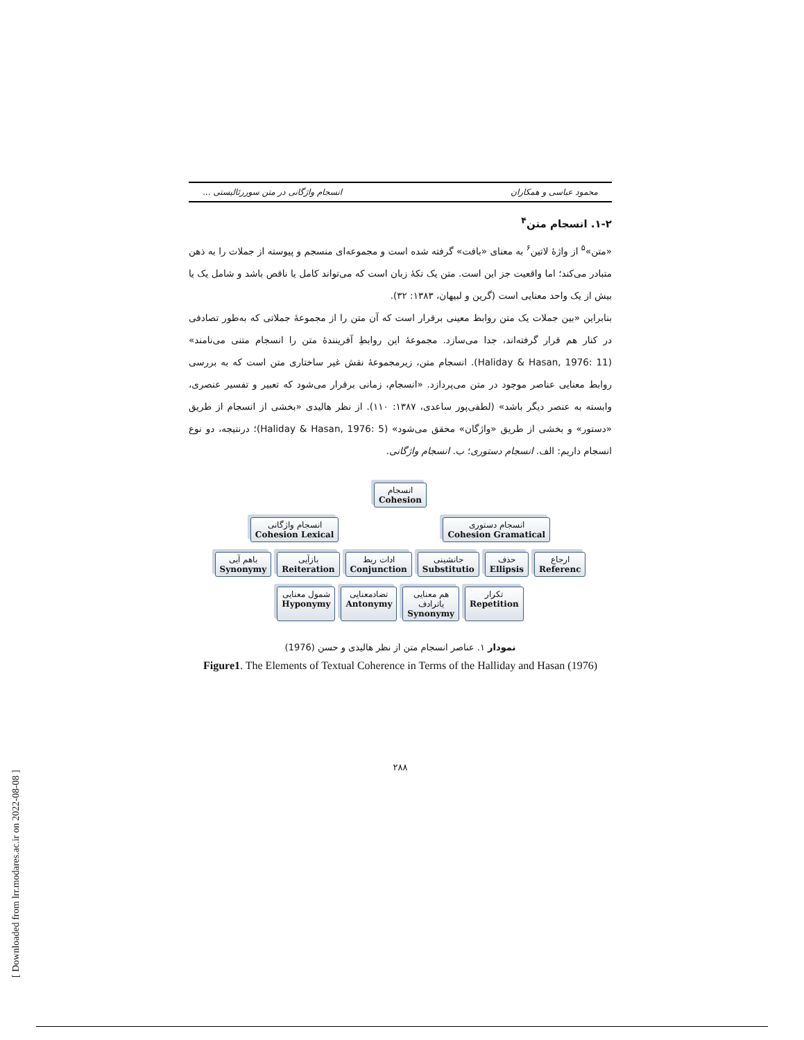محمود عباسی و همکاران انسجام واژگانی در متن سوررئالیستی ...
۱-۲. انسجام متن<sup>۴</sup>
«متن»<sup>۵</sup> از واژهٔ لاتین<sup>۶</sup> به معنای «بافت» گرفته شده است و مجموعه‌ای منسجم و پیوسته از جملات را به ذهن متبادر می‌کند؛ اما واقعیت جز این است. متن یک تکهٔ زبان است که می‌تواند کامل یا ناقص باشد و شامل یک یا بیش از یک واحد معنایی است (گرین و لبیهان، ۱۳۸۳: ۳۲).
بنابراین «بین جملات یک متن روابط معینی برقرار است که آن متن را از مجموعهٔ جملاتی که به‌طور تصادفی در کنار هم قرار گرفته‌اند، جدا می‌سازد. مجموعهٔ این روابطِ آفرینندهٔ متن را انسجام متنی می‌نامند» (Haliday & Hasan, 1976: 11). انسجام متن، زیرمجموعهٔ نقش غیر ساختاری متن است که به بررسی روابط معنایی عناصر موجود در متن می‌پردازد. «انسجام، زمانی برقرار می‌شود که تعبیر و تفسیر عنصری، وابسته به عنصر دیگر باشد» (لطفی‌پور ساعدی، ۱۳۸۷: ۱۱۰). از نظر هالیدی «بخشی از انسجام از طریق «دستور» و بخشی از طریق «واژگان» محقق می‌شود» (Haliday & Hasan, 1976: 5)؛ درنتیجه، دو نوع انسجام داریم: الف. انسجام دستوری؛ ب. انسجام واژگانی.
انسجام
Cohesion
انسجام واژگانی
Cohesion Lexical
انسجام دستوری
Cohesion Gramatical
باهم آیی
Synonymy
بازآیی
Reiteration
ادات ربط
Conjunction
جانشینی
Substitutio
حذف
Ellipsis
ارجاع
Referenc
شمول معنایی
Hyponymy
تضادمعنایی
Antonymy
هم معنایی
یاترادف
Synonymy
تکرار
Repetition
نمودار ۱. عناصر انسجام متن از نظر هالیدی و حسن (1976)
Figure1. The Elements of Textual Coherence in Terms of the Halliday and Hasan (1976)
۲۸۸
[ Downloaded from lrr.modares.ac.ir on 2022-08-08 ]